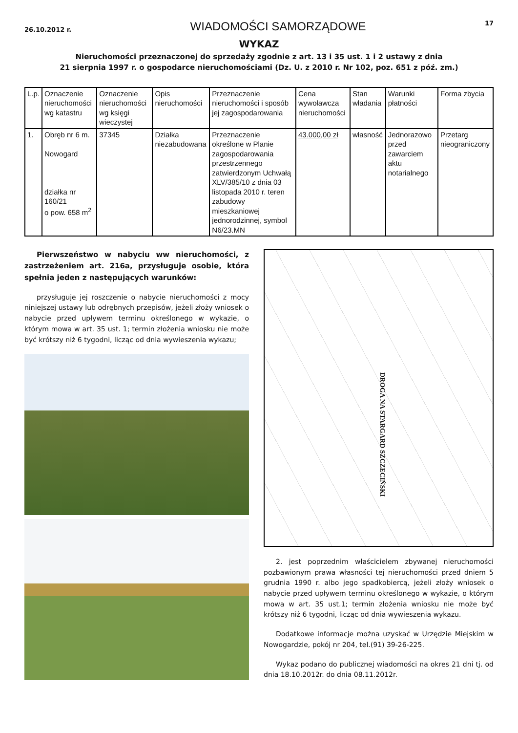26.10.2012 r. WIADOMOŚCI SAMORZĄDOWE 17
WYKAZ
Nieruchomości przeznaczonej do sprzedaży zgodnie z art. 13 i 35 ust. 1 i 2 ustawy z dnia
21 sierpnia 1997 r. o gospodarce nieruchomościami (Dz. U. z 2010 r. Nr 102, poz. 651 z póź. zm.)
| L.p. | Oznaczenie nieruchomości wg katastru | Oznaczenie nieruchomości wg księgi wieczystej | Opis nieruchomości | Przeznaczenie nieruchomości i sposób jej zagospodarowania | Cena wywoławcza nieruchomości | Stan władania | Warunki płatności | Forma zbycia |
| --- | --- | --- | --- | --- | --- | --- | --- | --- |
| 1. | Obręb nr 6 m. Nowogard działka nr 160/21 o pow. 658 m<sup>2</sup> | 37345 | Działka niezabudowana | Przeznaczenie określone w Planie zagospodarowania przestrzennego zatwierdzonym Uchwałą XLV/385/10 z dnia 03 listopada 2010 r. teren zabudowy mieszkaniowej jednorodzinnej, symbol N6/23.MN | 43.000,00 zł | własność | Jednorazowo przed zawarciem aktu notarialnego | Przetarg nieograniczony |
Pierwszeństwo w nabyciu ww nieruchomości, z zastrzeżeniem art. 216a, przysługuje osobie, która spełnia jeden z następujących warunków:
przysługuje jej roszczenie o nabycie nieruchomości z mocy niniejszej ustawy lub odrębnych przepisów, jeżeli złoży wniosek o nabycie przed upływem terminu określonego w wykazie, o którym mowa w art. 35 ust. 1; termin złożenia wniosku nie może być krótszy niż 6 tygodni, licząc od dnia wywieszenia wykazu;
DROGA NA STARGARD SZCZECIŃSKI
2. jest poprzednim właścicielem zbywanej nieruchomości pozbawionym prawa własności tej nieruchomości przed dniem 5 grudnia 1990 r. albo jego spadkobiercą, jeżeli złoży wniosek o nabycie przed upływem terminu określonego w wykazie, o którym mowa w art. 35 ust.1; termin złożenia wniosku nie może być krótszy niż 6 tygodni, licząc od dnia wywieszenia wykazu.
Dodatkowe informacje można uzyskać w Urzędzie Miejskim w Nowogardzie, pokój nr 204, tel.(91) 39-26-225.
Wykaz podano do publicznej wiadomości na okres 21 dni tj. od dnia 18.10.2012r. do dnia 08.11.2012r.